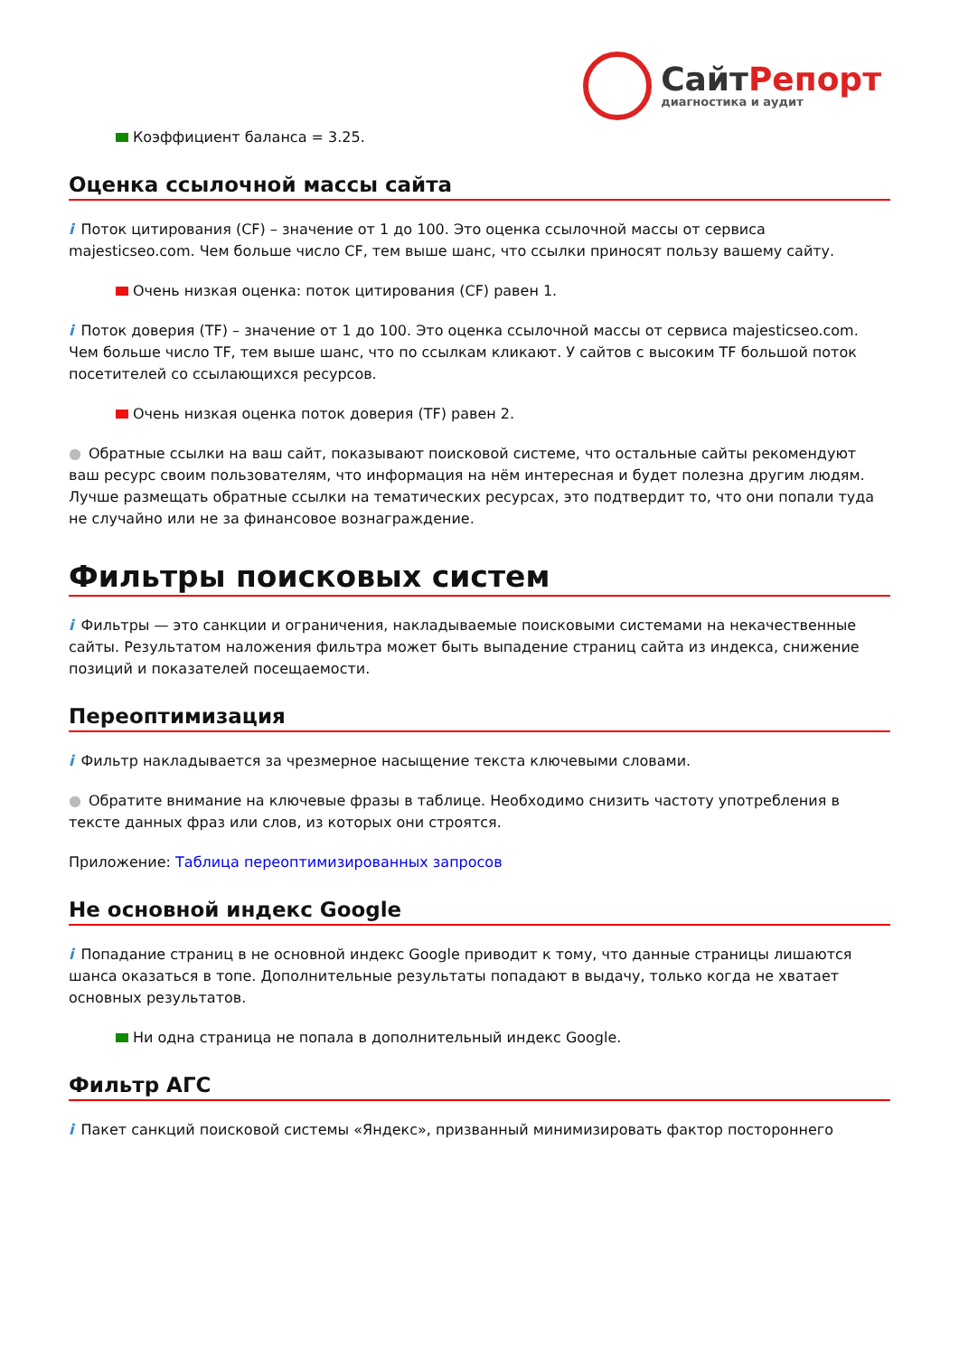СайтРепорт
диагностика и аудит
Коэффициент баланса = 3.25.
Оценка ссылочной массы сайта
i Поток цитирования (CF) – значение от 1 до 100. Это оценка ссылочной массы от сервиса majesticseo.com. Чем больше число CF, тем выше шанс, что ссылки приносят пользу вашему сайту.
Очень низкая оценка: поток цитирования (CF) равен 1.
i Поток доверия (TF) – значение от 1 до 100. Это оценка ссылочной массы от сервиса majesticseo.com. Чем больше число TF, тем выше шанс, что по ссылкам кликают. У сайтов с высоким TF большой поток посетителей со ссылающихся ресурсов.
Очень низкая оценка поток доверия (TF) равен 2.
● Обратные ссылки на ваш сайт, показывают поисковой системе, что остальные сайты рекомендуют ваш ресурс своим пользователям, что информация на нём интересная и будет полезна другим людям.
Лучше размещать обратные ссылки на тематических ресурсах, это подтвердит то, что они попали туда не случайно или не за финансовое вознаграждение.
Фильтры поисковых систем
i Фильтры — это санкции и ограничения, накладываемые поисковыми системами на некачественные сайты. Результатом наложения фильтра может быть выпадение страниц сайта из индекса, снижение позиций и показателей посещаемости.
Переоптимизация
i Фильтр накладывается за чрезмерное насыщение текста ключевыми словами.
● Обратите внимание на ключевые фразы в таблице. Необходимо снизить частоту употребления в тексте данных фраз или слов, из которых они строятся.
Приложение: Таблица переоптимизированных запросов
Не основной индекс Google
i Попадание страниц в не основной индекс Google приводит к тому, что данные страницы лишаются шанса оказаться в топе. Дополнительные результаты попадают в выдачу, только когда не хватает основных результатов.
Ни одна страница не попала в дополнительный индекс Google.
Фильтр АГС
i Пакет санкций поисковой системы «Яндекс», призванный минимизировать фактор постороннего